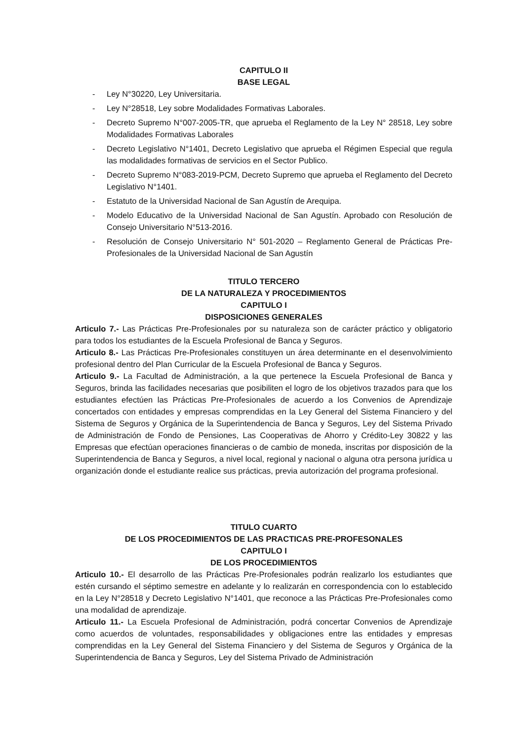CAPITULO II
BASE LEGAL
- Ley N°30220, Ley Universitaria.
- Ley N°28518, Ley sobre Modalidades Formativas Laborales.
- Decreto Supremo N°007-2005-TR, que aprueba el Reglamento de la Ley N° 28518, Ley sobre Modalidades Formativas Laborales
- Decreto Legislativo N°1401, Decreto Legislativo que aprueba el Régimen Especial que regula las modalidades formativas de servicios en el Sector Publico.
- Decreto Supremo N°083-2019-PCM, Decreto Supremo que aprueba el Reglamento del Decreto Legislativo N°1401.
- Estatuto de la Universidad Nacional de San Agustín de Arequipa.
- Modelo Educativo de la Universidad Nacional de San Agustín. Aprobado con Resolución de Consejo Universitario N°513-2016.
- Resolución de Consejo Universitario N° 501-2020 – Reglamento General de Prácticas Pre-Profesionales de la Universidad Nacional de San Agustín
TITULO TERCERO
DE LA NATURALEZA Y PROCEDIMIENTOS
CAPITULO I
DISPOSICIONES GENERALES
Articulo 7.- Las Prácticas Pre-Profesionales por su naturaleza son de carácter práctico y obligatorio para todos los estudiantes de la Escuela Profesional de Banca y Seguros.
Articulo 8.- Las Prácticas Pre-Profesionales constituyen un área determinante en el desenvolvimiento profesional dentro del Plan Curricular de la Escuela Profesional de Banca y Seguros.
Articulo 9.- La Facultad de Administración, a la que pertenece la Escuela Profesional de Banca y Seguros, brinda las facilidades necesarias que posibiliten el logro de los objetivos trazados para que los estudiantes efectúen las Prácticas Pre-Profesionales de acuerdo a los Convenios de Aprendizaje concertados con entidades y empresas comprendidas en la Ley General del Sistema Financiero y del Sistema de Seguros y Orgánica de la Superintendencia de Banca y Seguros, Ley del Sistema Privado de Administración de Fondo de Pensiones, Las Cooperativas de Ahorro y Crédito-Ley 30822 y las Empresas que efectúan operaciones financieras o de cambio de moneda, inscritas por disposición de la Superintendencia de Banca y Seguros, a nivel local, regional y nacional o alguna otra persona jurídica u organización donde el estudiante realice sus prácticas, previa autorización del programa profesional.
TITULO CUARTO
DE LOS PROCEDIMIENTOS DE LAS PRACTICAS PRE-PROFESONALES
CAPITULO I
DE LOS PROCEDIMIENTOS
Articulo 10.- El desarrollo de las Prácticas Pre-Profesionales podrán realizarlo los estudiantes que estén cursando el séptimo semestre en adelante y lo realizarán en correspondencia con lo establecido en la Ley N°28518 y Decreto Legislativo N°1401, que reconoce a las Prácticas Pre-Profesionales como una modalidad de aprendizaje.
Articulo 11.- La Escuela Profesional de Administración, podrá concertar Convenios de Aprendizaje como acuerdos de voluntades, responsabilidades y obligaciones entre las entidades y empresas comprendidas en la Ley General del Sistema Financiero y del Sistema de Seguros y Orgánica de la Superintendencia de Banca y Seguros, Ley del Sistema Privado de Administración